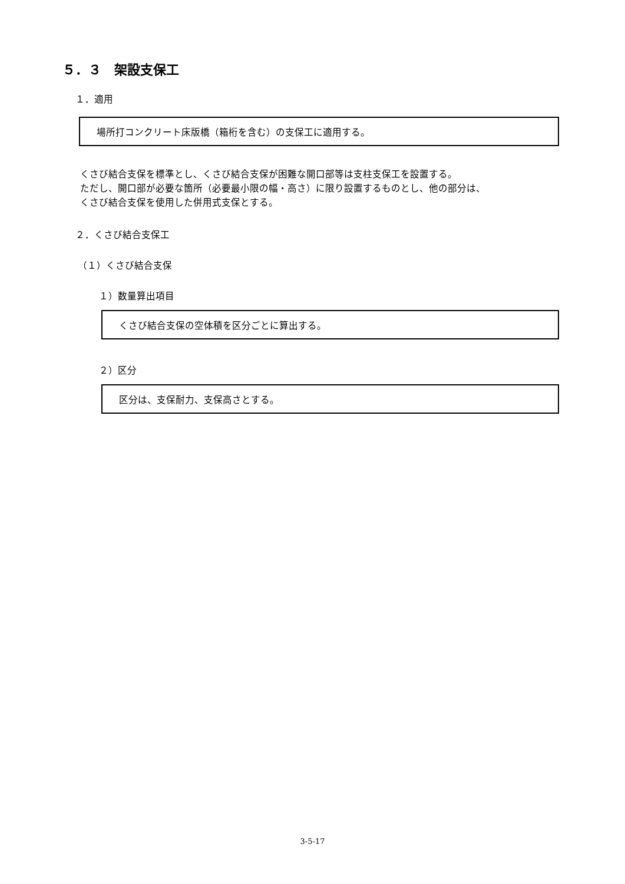５．３　架設支保工
１．適用
場所打コンクリート床版橋（箱桁を含む）の支保工に適用する。
くさび結合支保を標準とし、くさび結合支保が困難な開口部等は支柱支保工を設置する。
ただし、開口部が必要な箇所（必要最小限の幅・高さ）に限り設置するものとし、他の部分は、
くさび結合支保を使用した併用式支保とする。
２．くさび結合支保工
（１）くさび結合支保
１）数量算出項目
くさび結合支保の空体積を区分ごとに算出する。
２）区分
区分は、支保耐力、支保高さとする。
3-5-17